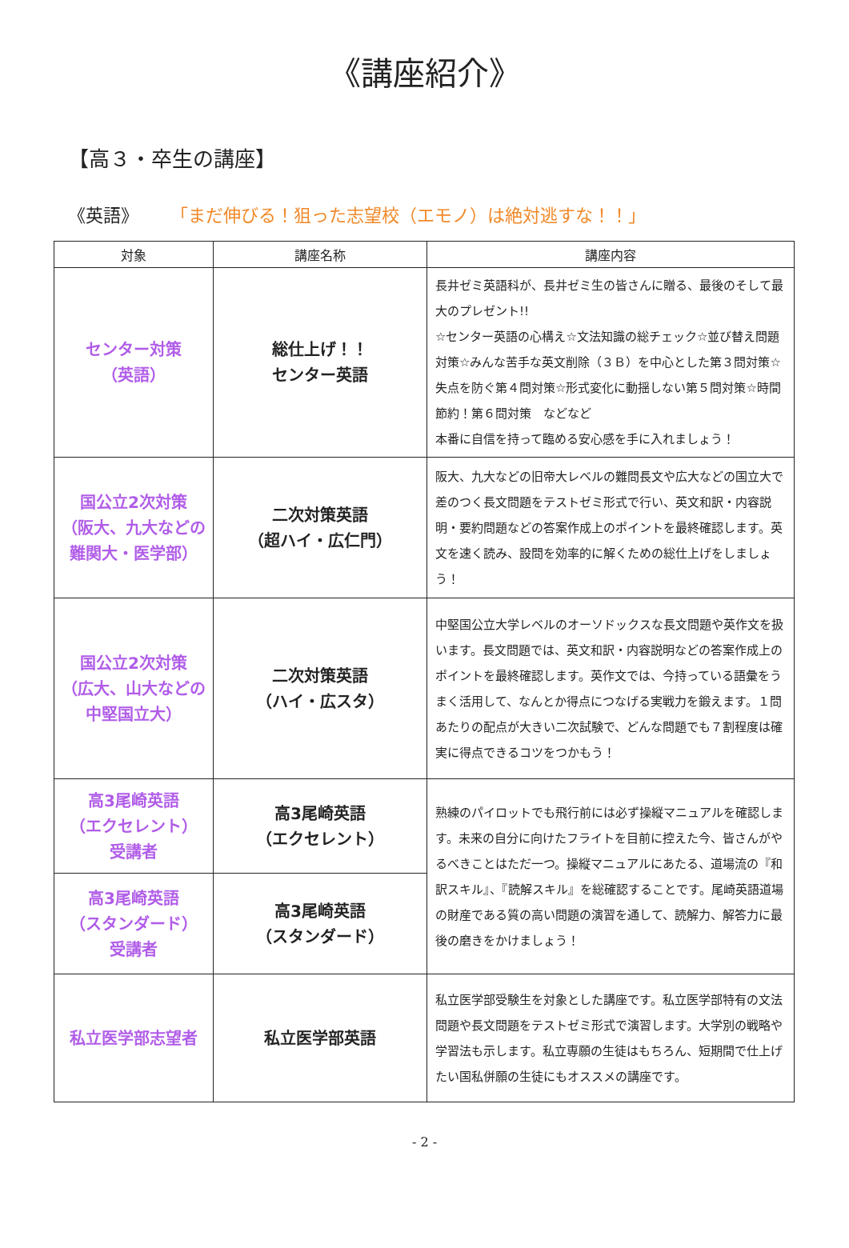《講座紹介》
【高３・卒生の講座】
《英語》 「まだ伸びる！狙った志望校（エモノ）は絶対逃すな！！」
| 対象 | 講座名称 | 講座内容 |
| --- | --- | --- |
| センター対策 （英語） | 総仕上げ！！ センター英語 | 長井ゼミ英語科が、長井ゼミ生の皆さんに贈る、最後のそして最大のプレゼント!! ☆センター英語の心構え☆文法知識の総チェック☆並び替え問題対策☆みんな苦手な英文削除（３Ｂ）を中心とした第３問対策☆失点を防ぐ第４問対策☆形式変化に動揺しない第５問対策☆時間節約！第６問対策 などなど 本番に自信を持って臨める安心感を手に入れましょう！ |
| 国公立2次対策 （阪大、九大などの 難関大・医学部） | 二次対策英語 （超ハイ・広仁門） | 阪大、九大などの旧帝大レベルの難問長文や広大などの国立大で差のつく長文問題をテストゼミ形式で行い、英文和訳・内容説明・要約問題などの答案作成上のポイントを最終確認します。英文を速く読み、設問を効率的に解くための総仕上げをしましょう！ |
| 国公立2次対策 （広大、山大などの 中堅国立大） | 二次対策英語 （ハイ・広スタ） | 中堅国公立大学レベルのオーソドックスな長文問題や英作文を扱います。長文問題では、英文和訳・内容説明などの答案作成上のポイントを最終確認します。英作文では、今持っている語彙をうまく活用して、なんとか得点につなげる実戦力を鍛えます。１問あたりの配点が大きい二次試験で、どんな問題でも７割程度は確実に得点できるコツをつかもう！ |
| 高3尾崎英語 （エクセレント） 受講者 | 高3尾崎英語 （エクセレント） | 熟練のパイロットでも飛行前には必ず操縦マニュアルを確認します。未来の自分に向けたフライトを目前に控えた今、皆さんがやるべきことはただ一つ。操縦マニュアルにあたる、道場流の『和訳スキル』、『読解スキル』を総確認することです。尾崎英語道場の財産である質の高い問題の演習を通して、読解力、解答力に最後の磨きをかけましょう！ |
| 高3尾崎英語 （スタンダード） 受講者 | 高3尾崎英語 （スタンダード） | |
| 私立医学部志望者 | 私立医学部英語 | 私立医学部受験生を対象とした講座です。私立医学部特有の文法問題や長文問題をテストゼミ形式で演習します。大学別の戦略や学習法も示します。私立専願の生徒はもちろん、短期間で仕上げたい国私併願の生徒にもオススメの講座です。 |
- 2 -